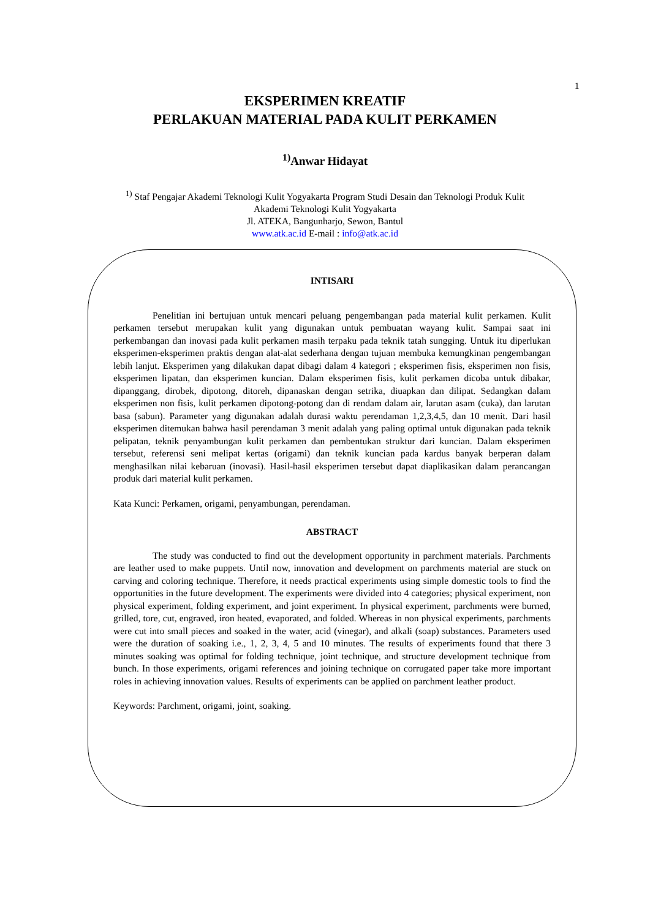1
EKSPERIMEN KREATIF
PERLAKUAN MATERIAL PADA KULIT PERKAMEN
<sup>1)</sup> Anwar Hidayat
<sup>1)</sup> Staf Pengajar Akademi Teknologi Kulit Yogyakarta Program Studi Desain dan Teknologi Produk Kulit
Akademi Teknologi Kulit Yogyakarta
Jl. ATEKA, Bangunharjo, Sewon, Bantul
www.atk.ac.id E-mail : info@atk.ac.id
INTISARI
Penelitian ini bertujuan untuk mencari peluang pengembangan pada material kulit perkamen. Kulit perkamen tersebut merupakan kulit yang digunakan untuk pembuatan wayang kulit. Sampai saat ini perkembangan dan inovasi pada kulit perkamen masih terpaku pada teknik tatah sungging. Untuk itu diperlukan eksperimen-eksperimen praktis dengan alat-alat sederhana dengan tujuan membuka kemungkinan pengembangan lebih lanjut. Eksperimen yang dilakukan dapat dibagi dalam 4 kategori ; eksperimen fisis, eksperimen non fisis, eksperimen lipatan, dan eksperimen kuncian. Dalam eksperimen fisis, kulit perkamen dicoba untuk dibakar, dipanggang, dirobek, dipotong, ditoreh, dipanaskan dengan setrika, diuapkan dan dilipat. Sedangkan dalam eksperimen non fisis, kulit perkamen dipotong-potong dan di rendam dalam air, larutan asam (cuka), dan larutan basa (sabun). Parameter yang digunakan adalah durasi waktu perendaman 1,2,3,4,5, dan 10 menit. Dari hasil eksperimen ditemukan bahwa hasil perendaman 3 menit adalah yang paling optimal untuk digunakan pada teknik pelipatan, teknik penyambungan kulit perkamen dan pembentukan struktur dari kuncian. Dalam eksperimen tersebut, referensi seni melipat kertas (origami) dan teknik kuncian pada kardus banyak berperan dalam menghasilkan nilai kebaruan (inovasi). Hasil-hasil eksperimen tersebut dapat diaplikasikan dalam perancangan produk dari material kulit perkamen.
Kata Kunci: Perkamen, origami, penyambungan, perendaman.
ABSTRACT
The study was conducted to find out the development opportunity in parchment materials. Parchments are leather used to make puppets. Until now, innovation and development on parchments material are stuck on carving and coloring technique. Therefore, it needs practical experiments using simple domestic tools to find the opportunities in the future development. The experiments were divided into 4 categories; physical experiment, non physical experiment, folding experiment, and joint experiment. In physical experiment, parchments were burned, grilled, tore, cut, engraved, iron heated, evaporated, and folded. Whereas in non physical experiments, parchments were cut into small pieces and soaked in the water, acid (vinegar), and alkali (soap) substances. Parameters used were the duration of soaking i.e., 1, 2, 3, 4, 5 and 10 minutes. The results of experiments found that there 3 minutes soaking was optimal for folding technique, joint technique, and structure development technique from bunch. In those experiments, origami references and joining technique on corrugated paper take more important roles in achieving innovation values. Results of experiments can be applied on parchment leather product.
Keywords: Parchment, origami, joint, soaking.